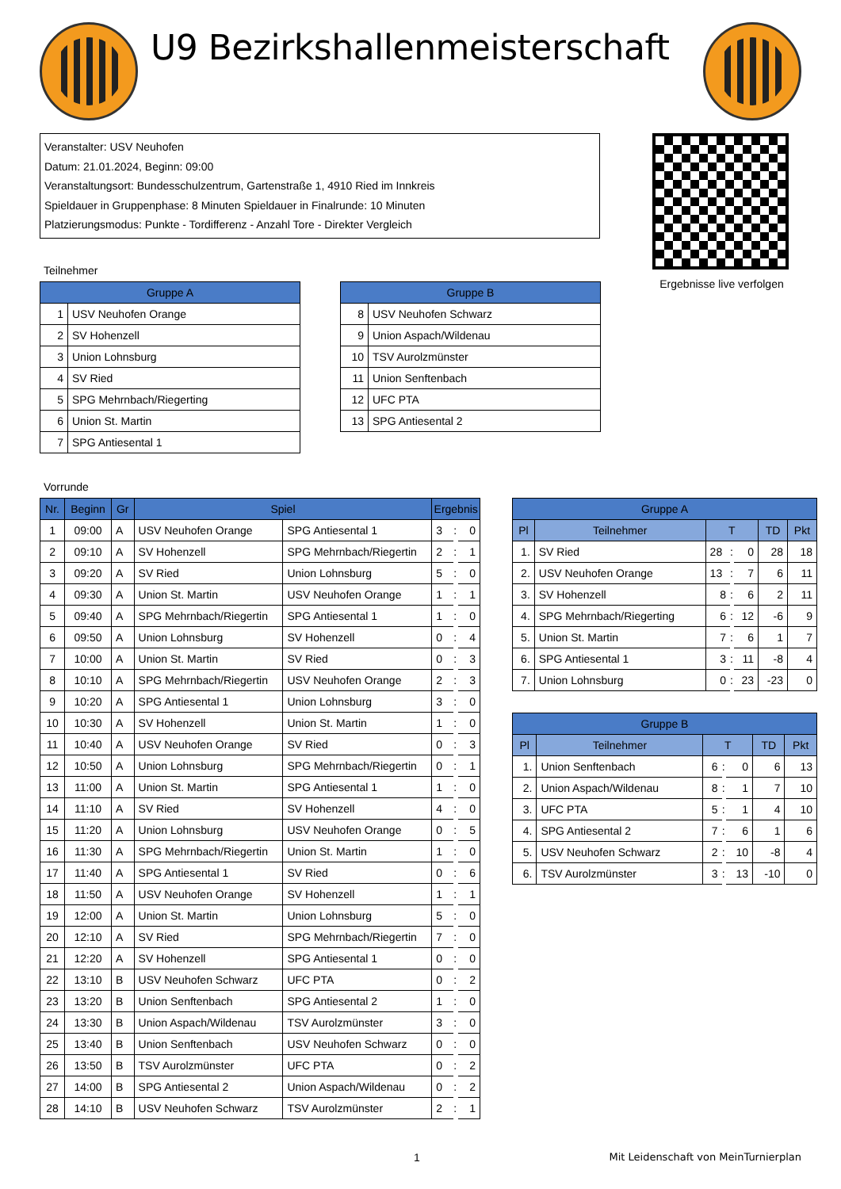U9 Bezirkshallenmeisterschaft
Veranstalter: USV Neuhofen
Datum: 21.01.2024, Beginn: 09:00
Veranstaltungsort: Bundesschulzentrum, Gartenstraße 1, 4910 Ried im Innkreis
Spieldauer in Gruppenphase: 8 Minuten Spieldauer in Finalrunde: 10 Minuten
Platzierungsmodus: Punkte - Tordifferenz - Anzahl Tore - Direkter Vergleich
Teilnehmer
| Gruppe A | |
| --- | --- |
| 1 | USV Neuhofen Orange |
| 2 | SV Hohenzell |
| 3 | Union Lohnsburg |
| 4 | SV Ried |
| 5 | SPG Mehrnbach/Riegerting |
| 6 | Union St. Martin |
| 7 | SPG Antiesental 1 |
| Gruppe B | |
| --- | --- |
| 8 | USV Neuhofen Schwarz |
| 9 | Union Aspach/Wildenau |
| 10 | TSV Aurolzmünster |
| 11 | Union Senftenbach |
| 12 | UFC PTA |
| 13 | SPG Antiesental 2 |
Ergebnisse live verfolgen
Vorrunde
| Nr. | Beginn | Gr | Spiel | | Ergebnis | | |
| --- | --- | --- | --- | --- | --- | --- | --- |
| 1 | 09:00 | A | USV Neuhofen Orange | SPG Antiesental 1 | 3 | : | 0 |
| 2 | 09:10 | A | SV Hohenzell | SPG Mehrnbach/Riegertin | 2 | : | 1 |
| 3 | 09:20 | A | SV Ried | Union Lohnsburg | 5 | : | 0 |
| 4 | 09:30 | A | Union St. Martin | USV Neuhofen Orange | 1 | : | 1 |
| 5 | 09:40 | A | SPG Mehrnbach/Riegertin | SPG Antiesental 1 | 1 | : | 0 |
| 6 | 09:50 | A | Union Lohnsburg | SV Hohenzell | 0 | : | 4 |
| 7 | 10:00 | A | Union St. Martin | SV Ried | 0 | : | 3 |
| 8 | 10:10 | A | SPG Mehrnbach/Riegertin | USV Neuhofen Orange | 2 | : | 3 |
| 9 | 10:20 | A | SPG Antiesental 1 | Union Lohnsburg | 3 | : | 0 |
| 10 | 10:30 | A | SV Hohenzell | Union St. Martin | 1 | : | 0 |
| 11 | 10:40 | A | USV Neuhofen Orange | SV Ried | 0 | : | 3 |
| 12 | 10:50 | A | Union Lohnsburg | SPG Mehrnbach/Riegertin | 0 | : | 1 |
| 13 | 11:00 | A | Union St. Martin | SPG Antiesental 1 | 1 | : | 0 |
| 14 | 11:10 | A | SV Ried | SV Hohenzell | 4 | : | 0 |
| 15 | 11:20 | A | Union Lohnsburg | USV Neuhofen Orange | 0 | : | 5 |
| 16 | 11:30 | A | SPG Mehrnbach/Riegertin | Union St. Martin | 1 | : | 0 |
| 17 | 11:40 | A | SPG Antiesental 1 | SV Ried | 0 | : | 6 |
| 18 | 11:50 | A | USV Neuhofen Orange | SV Hohenzell | 1 | : | 1 |
| 19 | 12:00 | A | Union St. Martin | Union Lohnsburg | 5 | : | 0 |
| 20 | 12:10 | A | SV Ried | SPG Mehrnbach/Riegertin | 7 | : | 0 |
| 21 | 12:20 | A | SV Hohenzell | SPG Antiesental 1 | 0 | : | 0 |
| 22 | 13:10 | B | USV Neuhofen Schwarz | UFC PTA | 0 | : | 2 |
| 23 | 13:20 | B | Union Senftenbach | SPG Antiesental 2 | 1 | : | 0 |
| 24 | 13:30 | B | Union Aspach/Wildenau | TSV Aurolzmünster | 3 | : | 0 |
| 25 | 13:40 | B | Union Senftenbach | USV Neuhofen Schwarz | 0 | : | 0 |
| 26 | 13:50 | B | TSV Aurolzmünster | UFC PTA | 0 | : | 2 |
| 27 | 14:00 | B | SPG Antiesental 2 | Union Aspach/Wildenau | 0 | : | 2 |
| 28 | 14:10 | B | USV Neuhofen Schwarz | TSV Aurolzmünster | 2 | : | 1 |
| Gruppe A | | | | | | |
| --- | --- | --- | --- | --- | --- | --- |
| Pl | Teilnehmer | T | | | TD | Pkt |
| 1. | SV Ried | 28 | : | 0 | 28 | 18 |
| 2. | USV Neuhofen Orange | 13 | : | 7 | 6 | 11 |
| 3. | SV Hohenzell | 8 | : | 6 | 2 | 11 |
| 4. | SPG Mehrnbach/Riegerting | 6 | : | 12 | -6 | 9 |
| 5. | Union St. Martin | 7 | : | 6 | 1 | 7 |
| 6. | SPG Antiesental 1 | 3 | : | 11 | -8 | 4 |
| 7. | Union Lohnsburg | 0 | : | 23 | -23 | 0 |
| Gruppe B | | | | | | |
| --- | --- | --- | --- | --- | --- | --- |
| Pl | Teilnehmer | T | | | TD | Pkt |
| 1. | Union Senftenbach | 6 | : | 0 | 6 | 13 |
| 2. | Union Aspach/Wildenau | 8 | : | 1 | 7 | 10 |
| 3. | UFC PTA | 5 | : | 1 | 4 | 10 |
| 4. | SPG Antiesental 2 | 7 | : | 6 | 1 | 6 |
| 5. | USV Neuhofen Schwarz | 2 | : | 10 | -8 | 4 |
| 6. | TSV Aurolzmünster | 3 | : | 13 | -10 | 0 |
1 Mit Leidenschaft von MeinTurnierplan